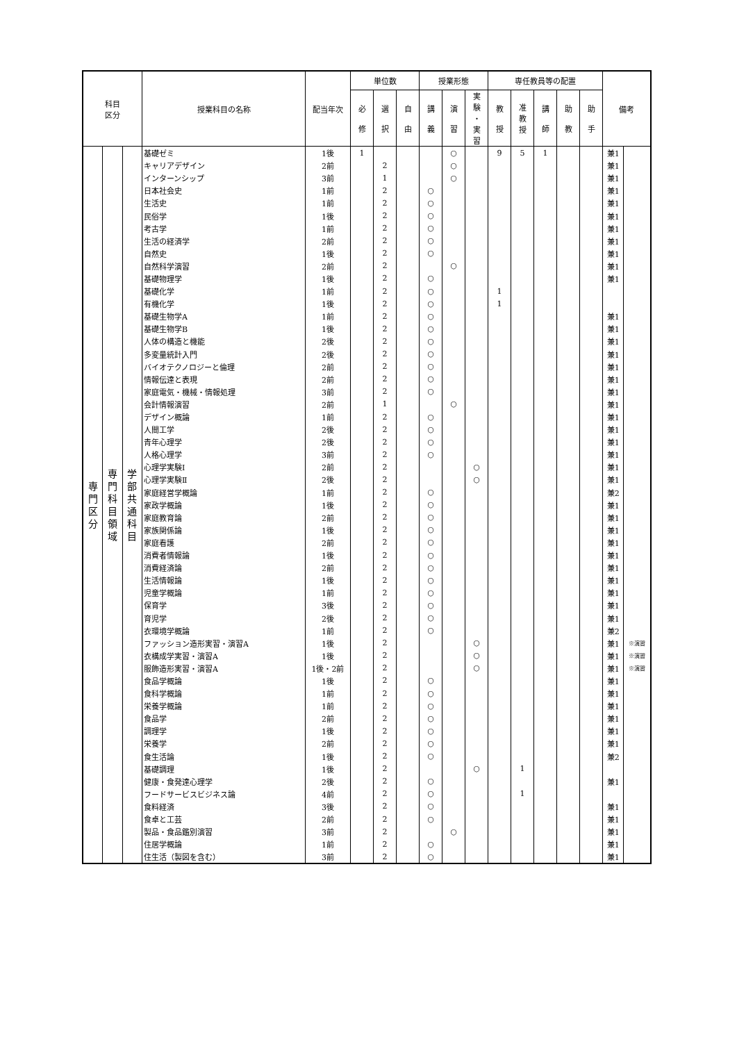| 科目 区分 | | | 授業科目の名称 | 配当年次 | 単位数 | | | 授業形態 | | | 専任教員等の配置 | | | | | 備考 | |
| --- | --- | --- | --- | --- | --- | --- | --- | --- | --- | --- | --- | --- | --- | --- | --- | --- | --- |
| | | | | | 必 修 | 選 択 | 自 由 | 講 義 | 演 習 | 実 験 ・ 実 習 | 教 授 | 准 教 授 | 講 師 | 助 教 | 助 手 | | |
| 専 門 区 分 | 専 門 科 目 領 域 | 学 部 共 通 科 目 | 基礎ゼミ | 1後 | 1 | | | | ○ | | 9 | 5 | 1 | | | 兼1 | |
| | | | キャリアデザイン | 2前 | | 2 | | | ○ | | | | | | | 兼1 | |
| | | | インターンシップ | 3前 | | 1 | | | ○ | | | | | | | 兼1 | |
| | | | 日本社会史 | 1前 | | 2 | | ○ | | | | | | | | 兼1 | |
| | | | 生活史 | 1前 | | 2 | | ○ | | | | | | | | 兼1 | |
| | | | 民俗学 | 1後 | | 2 | | ○ | | | | | | | | 兼1 | |
| | | | 考古学 | 1前 | | 2 | | ○ | | | | | | | | 兼1 | |
| | | | 生活の経済学 | 2前 | | 2 | | ○ | | | | | | | | 兼1 | |
| | | | 自然史 | 1後 | | 2 | | ○ | | | | | | | | 兼1 | |
| | | | 自然科学演習 | 2前 | | 2 | | | ○ | | | | | | | 兼1 | |
| | | | 基礎物理学 | 1後 | | 2 | | ○ | | | | | | | | 兼1 | |
| | | | 基礎化学 | 1前 | | 2 | | ○ | | | 1 | | | | | | |
| | | | 有機化学 | 1後 | | 2 | | ○ | | | 1 | | | | | | |
| | | | 基礎生物学A | 1前 | | 2 | | ○ | | | | | | | | 兼1 | |
| | | | 基礎生物学B | 1後 | | 2 | | ○ | | | | | | | | 兼1 | |
| | | | 人体の構造と機能 | 2後 | | 2 | | ○ | | | | | | | | 兼1 | |
| | | | 多変量統計入門 | 2後 | | 2 | | ○ | | | | | | | | 兼1 | |
| | | | バイオテクノロジーと倫理 | 2前 | | 2 | | ○ | | | | | | | | 兼1 | |
| | | | 情報伝達と表現 | 2前 | | 2 | | ○ | | | | | | | | 兼1 | |
| | | | 家庭電気・機械・情報処理 | 3前 | | 2 | | ○ | | | | | | | | 兼1 | |
| | | | 会計情報演習 | 2前 | | 1 | | | ○ | | | | | | | 兼1 | |
| | | | デザイン概論 | 1前 | | 2 | | ○ | | | | | | | | 兼1 | |
| | | | 人間工学 | 2後 | | 2 | | ○ | | | | | | | | 兼1 | |
| | | | 青年心理学 | 2後 | | 2 | | ○ | | | | | | | | 兼1 | |
| | | | 人格心理学 | 3前 | | 2 | | ○ | | | | | | | | 兼1 | |
| | | | 心理学実験Ⅰ | 2前 | | 2 | | | | ○ | | | | | | 兼1 | |
| | | | 心理学実験Ⅱ | 2後 | | 2 | | | | ○ | | | | | | 兼1 | |
| | | | 家庭経営学概論 | 1前 | | 2 | | ○ | | | | | | | | 兼2 | |
| | | | 家政学概論 | 1後 | | 2 | | ○ | | | | | | | | 兼1 | |
| | | | 家庭教育論 | 2前 | | 2 | | ○ | | | | | | | | 兼1 | |
| | | | 家族関係論 | 1後 | | 2 | | ○ | | | | | | | | 兼1 | |
| | | | 家庭看護 | 2前 | | 2 | | ○ | | | | | | | | 兼1 | |
| | | | 消費者情報論 | 1後 | | 2 | | ○ | | | | | | | | 兼1 | |
| | | | 消費経済論 | 2前 | | 2 | | ○ | | | | | | | | 兼1 | |
| | | | 生活情報論 | 1後 | | 2 | | ○ | | | | | | | | 兼1 | |
| | | | 児童学概論 | 1前 | | 2 | | ○ | | | | | | | | 兼1 | |
| | | | 保育学 | 3後 | | 2 | | ○ | | | | | | | | 兼1 | |
| | | | 育児学 | 2後 | | 2 | | ○ | | | | | | | | 兼1 | |
| | | | 衣環境学概論 | 1前 | | 2 | | ○ | | | | | | | | 兼2 | |
| | | | ファッション造形実習・演習A | 1後 | | 2 | | | | ○ | | | | | | 兼1 | ※演習 |
| | | | 衣構成学実習・演習A | 1後 | | 2 | | | | ○ | | | | | | 兼1 | ※演習 |
| | | | 服飾造形実習・演習A | 1後・2前 | | 2 | | | | ○ | | | | | | 兼1 | ※演習 |
| | | | 食品学概論 | 1後 | | 2 | | ○ | | | | | | | | 兼1 | |
| | | | 食科学概論 | 1前 | | 2 | | ○ | | | | | | | | 兼1 | |
| | | | 栄養学概論 | 1前 | | 2 | | ○ | | | | | | | | 兼1 | |
| | | | 食品学 | 2前 | | 2 | | ○ | | | | | | | | 兼1 | |
| | | | 調理学 | 1後 | | 2 | | ○ | | | | | | | | 兼1 | |
| | | | 栄養学 | 2前 | | 2 | | ○ | | | | | | | | 兼1 | |
| | | | 食生活論 | 1後 | | 2 | | ○ | | | | | | | | 兼2 | |
| | | | 基礎調理 | 1後 | | 2 | | | | ○ | | 1 | | | | | |
| | | | 健康・食発達心理学 | 2後 | | 2 | | ○ | | | | | | | | 兼1 | |
| | | | フードサービスビジネス論 | 4前 | | 2 | | ○ | | | | 1 | | | | | |
| | | | 食料経済 | 3後 | | 2 | | ○ | | | | | | | | 兼1 | |
| | | | 食卓と工芸 | 2前 | | 2 | | ○ | | | | | | | | 兼1 | |
| | | | 製品・食品鑑別演習 | 3前 | | 2 | | | ○ | | | | | | | 兼1 | |
| | | | 住居学概論 | 1前 | | 2 | | ○ | | | | | | | | 兼1 | |
| | | | 住生活（製図を含む） | 3前 | | 2 | | ○ | | | | | | | | 兼1 | |